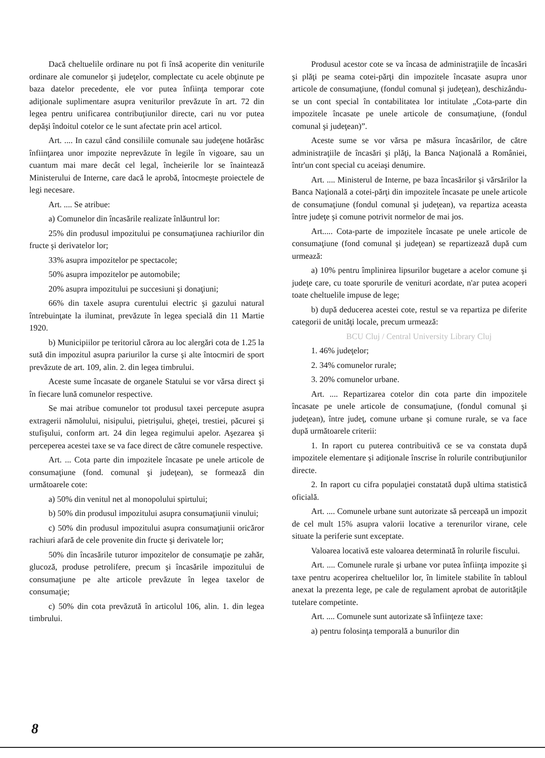Dacă cheltuelile ordinare nu pot fi însă acoperite din veniturile ordinare ale comunelor şi judeţelor, complectate cu acele obţinute pe baza datelor precedente, ele vor putea înfiinţa temporar cote adiţionale suplimentare asupra veniturilor prevăzute în art. 72 din legea pentru unificarea contribuţiunilor directe, cari nu vor putea depăşi îndoitul cotelor ce le sunt afectate prin acel articol.
Art. .... In cazul când consiliile comunale sau judeţene hotărăsc înfiinţarea unor impozite neprevăzute în legile în vigoare, sau un cuantum mai mare decât cel legal, încheierile lor se înaintează Ministerului de Interne, care dacă le aprobă, întocmeşte proiectele de legi necesare.
Art. .... Se atribue:
a) Comunelor din încasările realizate înlăuntrul lor:
25% din produsul impozitului pe consumaţiunea rachiurilor din fructe şi derivatelor lor;
33% asupra impozitelor pe spectacole;
50% asupra impozitelor pe automobile;
20% asupra impozitului pe succesiuni şi donaţiuni;
66% din taxele asupra curentului electric şi gazului natural întrebuinţate la iluminat, prevăzute în legea specială din 11 Martie 1920.
b) Municipiilor pe teritoriul cărora au loc alergări cota de 1.25 la sută din impozitul asupra pariurilor la curse şi alte întocmiri de sport prevăzute de art. 109, alin. 2. din legea timbrului.
Aceste sume încasate de organele Statului se vor vărsa direct şi în fiecare lună comunelor respective.
Se mai atribue comunelor tot produsul taxei percepute asupra extragerii nămolului, nisipului, pietrişului, gheţei, trestiei, păcurei şi stufişului, conform art. 24 din legea regimului apelor. Aşezarea şi perceperea acestei taxe se va face direct de către comunele respective.
Art. ... Cota parte din impozitele încasate pe unele articole de consumaţiune (fond. comunal şi judeţean), se formează din următoarele cote:
a) 50% din venitul net al monopolului spirtului;
b) 50% din produsul impozitului asupra consumaţiunii vinului;
c) 50% din produsul impozitului asupra consumaţiunii oricăror rachiuri afară de cele provenite din fructe şi derivatele lor;
50% din încasările tuturor impozitelor de consumaţie pe zahăr, glucoză, produse petrolifere, precum şi încasările impozitului de consumaţiune pe alte articole prevăzute în legea taxelor de consumaţie;
c) 50% din cota prevăzută în articolul 106, alin. 1. din legea timbrului.
Produsul acestor cote se va încasa de administraţiile de încasări şi plăţi pe seama cotei-părţi din impozitele încasate asupra unor articole de consumaţiune, (fondul comunal şi judeţean), deschizându-se un cont special în contabilitatea lor intitulate „Cota-parte din impozitele încasate pe unele articole de consumaţiune, (fondul comunal şi judeţean)”.
Aceste sume se vor vărsa pe măsura încasărilor, de către administraţiile de încasări şi plăţi, la Banca Naţională a României, într'un cont special cu aceiaşi denumire.
Art. .... Ministerul de Interne, pe baza încasărilor şi vărsărilor la Banca Naţională a cotei-părţi din impozitele încasate pe unele articole de consumaţiune (fondul comunal şi judeţean), va repartiza aceasta între judeţe şi comune potrivit normelor de mai jos.
Art..... Cota-parte de impozitele încasate pe unele articole de consumaţiune (fond comunal şi judeţean) se repartizează după cum urmează:
a) 10% pentru împlinirea lipsurilor bugetare a acelor comune şi judeţe care, cu toate sporurile de venituri acordate, n'ar putea acoperi toate cheltuelile impuse de lege;
b) după deducerea acestei cote, restul se va repartiza pe diferite categorii de unităţi locale, precum urmează:
BCU Cluj / Central University Library Cluj
1. 46% judeţelor;
2. 34% comunelor rurale;
3. 20% comunelor urbane.
Art. .... Repartizarea cotelor din cota parte din impozitele încasate pe unele articole de consumaţiune, (fondul comunal şi judeţean), între judeţ, comune urbane şi comune rurale, se va face după următoarele criterii:
1. In raport cu puterea contribuitivă ce se va constata după impozitele elementare şi adiţionale înscrise în rolurile contribuţiunilor directe.
2. In raport cu cifra populaţiei constatată după ultima statistică oficială.
Art. .... Comunele urbane sunt autorizate să perceapă un impozit de cel mult 15% asupra valorii locative a terenurilor virane, cele situate la periferie sunt exceptate.
Valoarea locativă este valoarea determinată în rolurile fiscului.
Art. .... Comunele rurale şi urbane vor putea înfiinţa impozite şi taxe pentru acoperirea cheltuelilor lor, în limitele stabilite în tabloul anexat la prezenta lege, pe cale de regulament aprobat de autorităţile tutelare competinte.
Art. .... Comunele sunt autorizate să înfiinţeze taxe:
a) pentru folosinţa temporală a bunurilor din
8